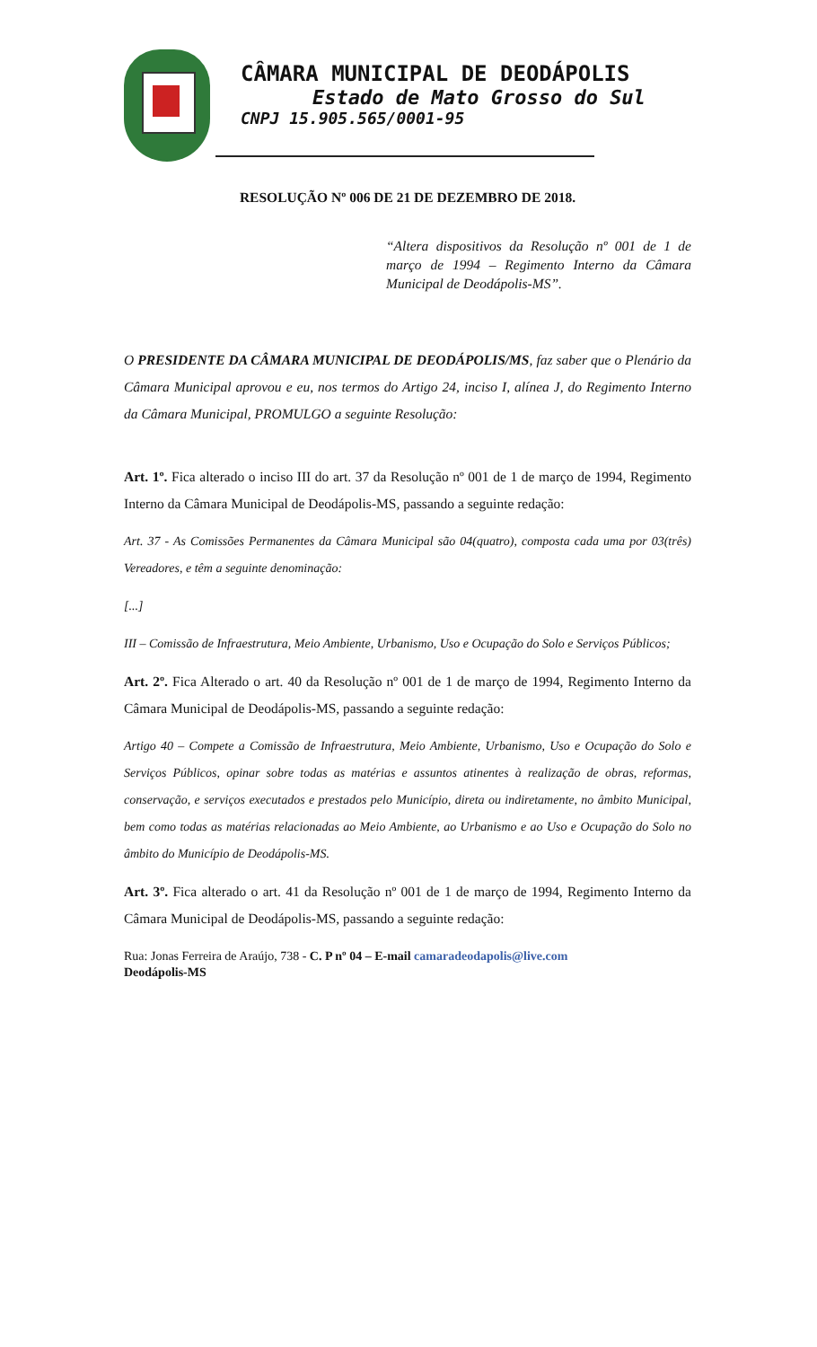CÂMARA MUNICIPAL DE DEODÁPOLIS
Estado de Mato Grosso do Sul
CNPJ 15.905.565/0001-95
RESOLUÇÃO Nº 006 DE 21 DE DEZEMBRO DE 2018.
“Altera dispositivos da Resolução nº 001 de 1 de março de 1994 – Regimento Interno da Câmara Municipal de Deodápolis-MS”.
O PRESIDENTE DA CÂMARA MUNICIPAL DE DEODÁPOLIS/MS, faz saber que o Plenário da Câmara Municipal aprovou e eu, nos termos do Artigo 24, inciso I, alínea J, do Regimento Interno da Câmara Municipal, PROMULGO a seguinte Resolução:
Art. 1º. Fica alterado o inciso III do art. 37 da Resolução nº 001 de 1 de março de 1994, Regimento Interno da Câmara Municipal de Deodápolis-MS, passando a seguinte redação:
Art. 37 - As Comissões Permanentes da Câmara Municipal são 04(quatro), composta cada uma por 03(três) Vereadores, e têm a seguinte denominação:
[...]
III – Comissão de Infraestrutura, Meio Ambiente, Urbanismo, Uso e Ocupação do Solo e Serviços Públicos;
Art. 2º. Fica Alterado o art. 40 da Resolução nº 001 de 1 de março de 1994, Regimento Interno da Câmara Municipal de Deodápolis-MS, passando a seguinte redação:
Artigo 40 – Compete a Comissão de Infraestrutura, Meio Ambiente, Urbanismo, Uso e Ocupação do Solo e Serviços Públicos, opinar sobre todas as matérias e assuntos atinentes à realização de obras, reformas, conservação, e serviços executados e prestados pelo Município, direta ou indiretamente, no âmbito Municipal, bem como todas as matérias relacionadas ao Meio Ambiente, ao Urbanismo e ao Uso e Ocupação do Solo no âmbito do Município de Deodápolis-MS.
Art. 3º. Fica alterado o art. 41 da Resolução nº 001 de 1 de março de 1994, Regimento Interno da Câmara Municipal de Deodápolis-MS, passando a seguinte redação:
Rua: Jonas Ferreira de Araújo, 738 - C. P nº 04 – E-mail camaradeodapolis@live.com
Deodápolis-MS